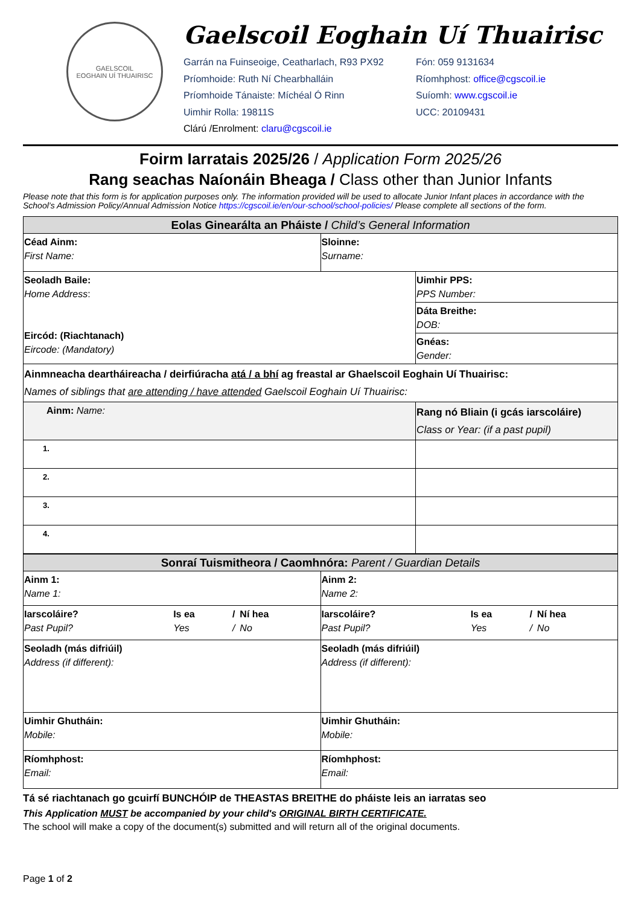GAELSCOIL
EOGHAIN UÍ THUAIRISC
Gaelscoil Eoghain Uí Thuairisc
Garrán na Fuinseoige, Ceatharlach, R93 PX92
Príomhoide: Ruth Ní Chearbhalláin
Príomhoide Tánaiste: Míchéal Ó Rinn
Uimhir Rolla: 19811S
Clárú /Enrolment: claru@cgscoil.ie
Fón: 059 9131634
Ríomhphost: office@cgscoil.ie
Suíomh: www.cgscoil.ie
UCC: 20109431
Foirm Iarratais 2025/26 / Application Form 2025/26
Rang seachas Naíonáin Bheaga / Class other than Junior Infants
Please note that this form is for application purposes only. The information provided will be used to allocate Junior Infant places in accordance with the School’s Admission Policy/Annual Admission Notice https://cgscoil.ie/en/our-school/school-policies/ Please complete all sections of the form.
| Eolas Ginearálta an Pháiste / Child’s General Information | | |
| --- | --- | --- |
| Céad Ainm: First Name: | Sloinne: Surname: | |
| Seoladh Baile: Home Address : Eircód: (Riachtanach) Eircode: (Mandatory) | | Uimhir PPS: PPS Number: |
| | | Dáta Breithe: DOB: |
| | | Gnéas: Gender: |
| Ainmneacha deartháireacha / deirfiúracha atá / a bhí ag freastal ar Ghaelscoil Eoghain Uí Thuairisc: Names of siblings that are attending / have attended Gaelscoil Eoghain Uí Thuairisc: | | |
| Ainm: Name: | | Rang nó Bliain (i gcás iarscoláire) Class or Year: (if a past pupil) |
| 1. | | |
| 2. | | |
| 3. | | |
| 4. | | |
| Sonraí Tuismitheora / Caomhnóra: Parent / Guardian Details | |
| --- | --- |
| Ainm 1: Name 1: | Ainm 2: Name 2: |
| / Iarscoláire? Past Pupil? / Is ea Yes / / / / Ní hea No / | / Iarscoláire? Past Pupil? / Is ea Yes / / / / Ní hea No / |
| Seoladh (más difriúil) Address (if different): | Seoladh (más difriúil) Address (if different): |
| Uimhir Ghutháin: Mobile: | Uimhir Ghutháin: Mobile: |
| Ríomhphost: Email: | Ríomhphost: Email: |
Tá sé riachtanach go gcuirfí BUNCHÓIP de THEASTAS BREITHE do pháiste leis an iarratas seo
This Application MUST be accompanied by your child's ORIGINAL BIRTH CERTIFICATE.
The school will make a copy of the document(s) submitted and will return all of the original documents.
Page 1 of 2